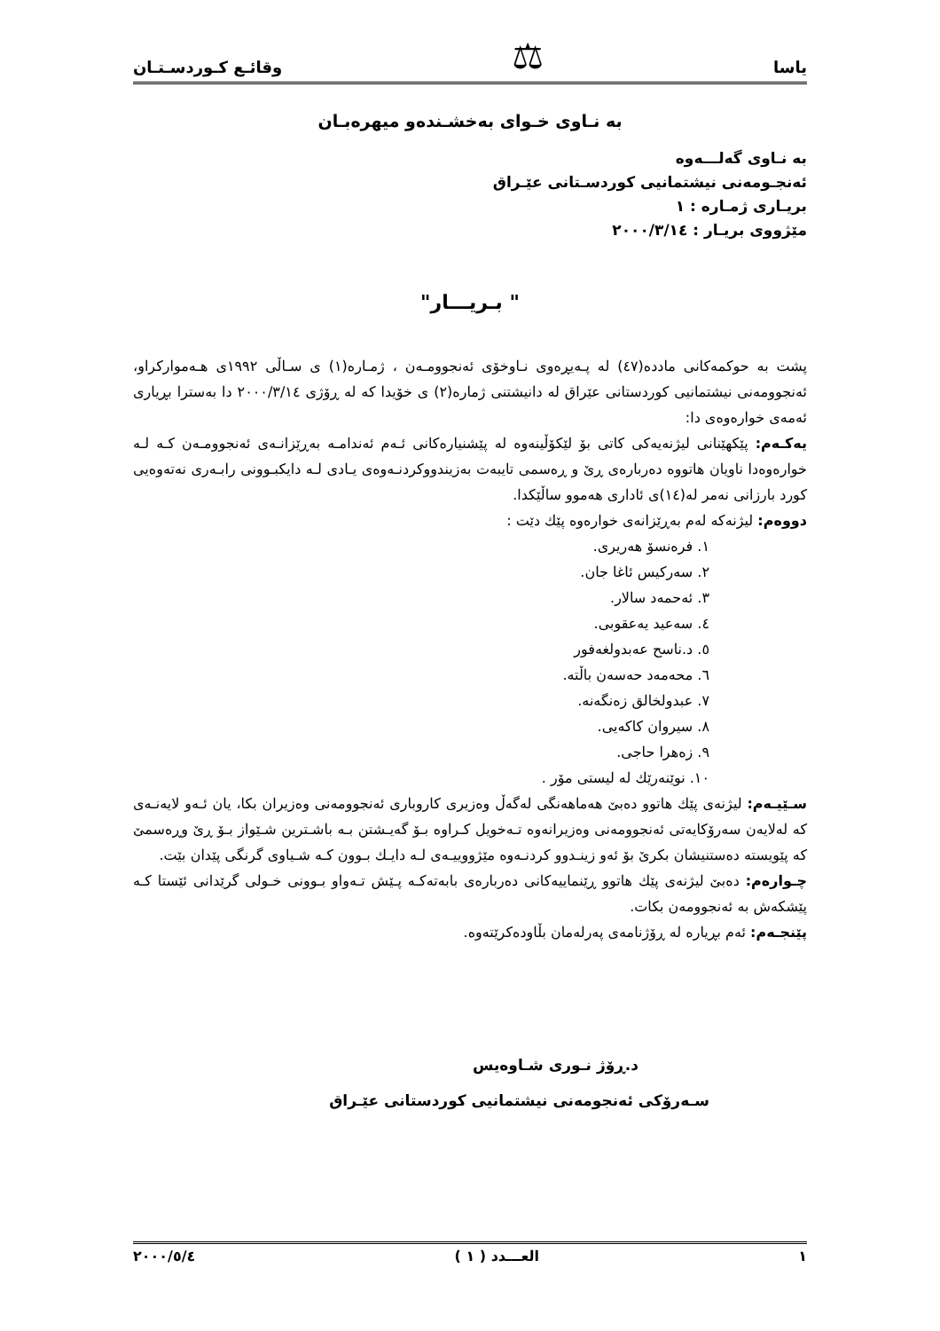یاسا ⚖ وقائـع كـوردسـتـان
بە نـاوی خـوای بەخشـندەو میهرەبـان
بە نـاوی گەلـــەوە
ئەنجـومەنی نیشتمانیی کوردسـتانی عێـراق
بریـاری ژمـارە : ١
مێژووی بریـار : ٢٠٠٠/٣/١٤
" بـریـــار"
پشت بە حوکمەکانی ماددە(٤٧) لە پـەیڕەوی نـاوخۆی ئەنجوومـەن ، ژمـارە(١) ی سـاڵی ١٩٩٢ی هـەموارکراو، ئەنجوومەنی نیشتمانیی کوردستانی عێراق لە دانیشتنی ژمارە(٢) ی خۆیدا کە لە ڕۆژی ٢٠٠٠/٣/١٤ دا بەسترا بڕیاری ئەمەی خوارەوەی دا:
یەکـەم: پێکهێنانی لیژنەیەکی کاتی بۆ لێکۆڵینەوە لە پێشنیارەکانی ئـەم ئەندامـە بەڕێزانـەی ئەنجوومـەن کـە لـە خوارەوەدا ناویان هاتووە دەربارەی ڕێ و ڕەسمی تایبەت بەزیندووکردنـەوەی یـادی لـە دایکبـوونی رابـەری نەتەوەیی کورد بارزانی نەمر لە(١٤)ی ئاداری هەموو ساڵێکدا.
دووەم: لیژنەکە لەم بەڕێزانەی خوارەوە پێك دێت :
١. فرەنسۆ هەریری.
٢. سەرکیس ئاغا جان.
٣. ئەحمەد سالار.
٤. سەعید یەعقوبی.
٥. د.ناسح عەبدولغەفور
٦. محەمەد حەسەن باڵتە.
٧. عبدولخالق زەنگەنە.
٨. سیروان کاکەیی.
٩. زەهرا حاجی.
١٠. نوێنەرێك لە لیستی مۆر .
سـێیـەم: لیژنەی پێك هاتوو دەبێ هەماهەنگی لەگەڵ وەزیری کاروباری ئەنجوومەنی وەزیران بکا، یان ئـەو لایەنـەی کە لەلایەن سەرۆکایەتی ئەنجوومەنی وەزیرانەوە تـەخویل کـراوە بـۆ گەیـشتن بـە باشـترین شـێواز بـۆ ڕێ وڕەسمێ کە پێویستە دەستنیشان بکرێ بۆ ئەو زینـدوو کردنـەوە مێژووییـەی لـە دایـك بـوون کـە شـیاوی گرنگی پێدان بێت.
چـوارەم: دەبێ لیژنەی پێك هاتوو ڕێنماییەکانی دەربارەی بابەتەکـە پـێش تـەواو بـوونی خـولی گرێدانی ئێستا کـە پێشکەش بە ئەنجوومەن بکات.
پێنجـەم: ئەم بڕیارە لە ڕۆژنامەی پەرلەمان بڵاودەکرێتەوە.
د.ڕۆژ نـوری شـاوەیس
سـەرۆکی ئەنجومەنی نیشتمانیی کوردستانی عێـراق
١ العـــدد ( ١ ) ٢٠٠٠/٥/٤